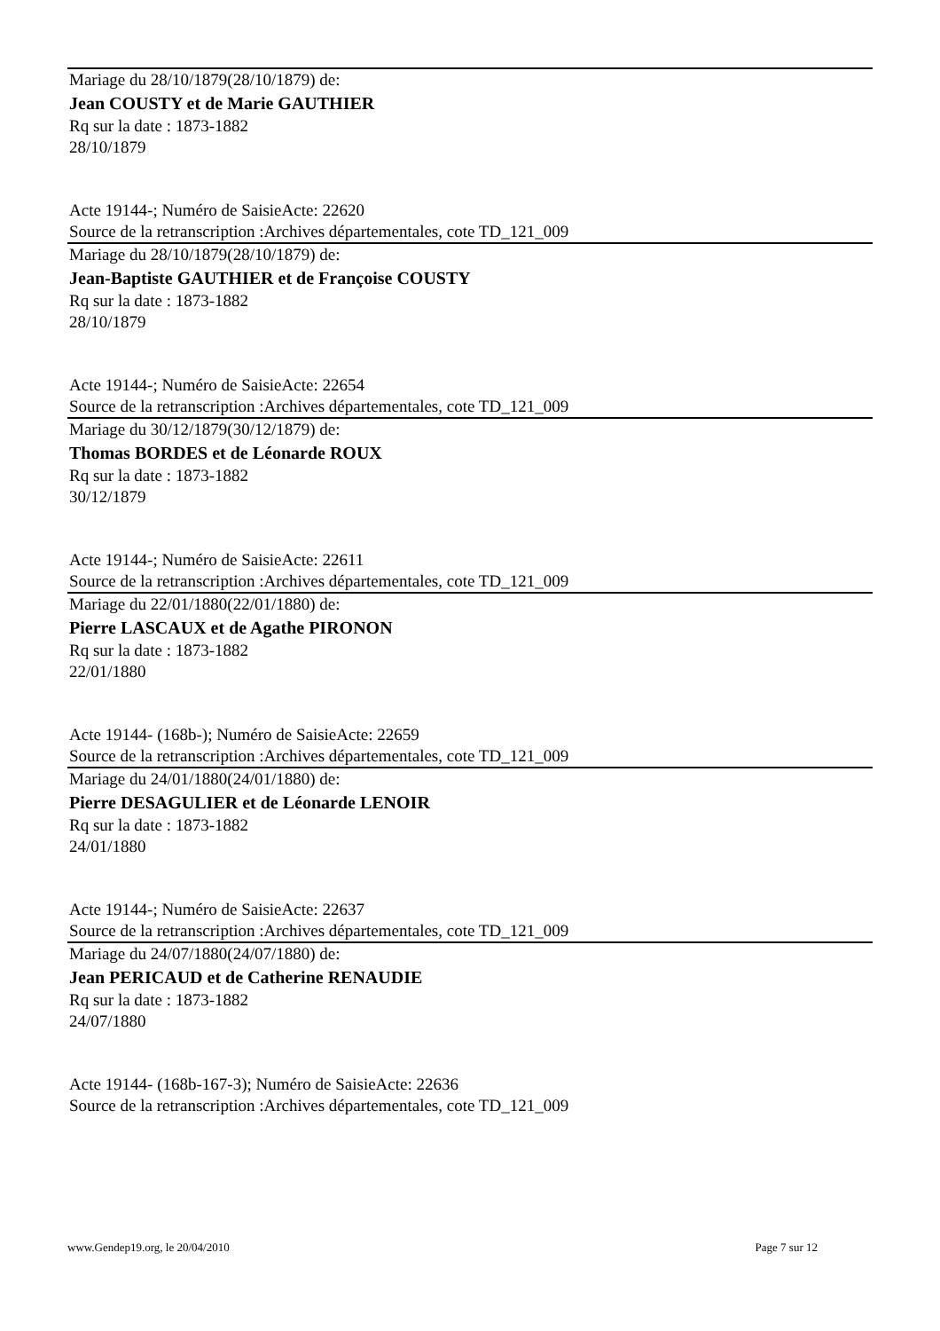Mariage du 28/10/1879(28/10/1879) de:
Jean COUSTY et de Marie GAUTHIER
Rq sur la date : 1873-1882
28/10/1879
Acte 19144-; Numéro de SaisieActe: 22620
Source de la retranscription :Archives départementales, cote TD_121_009
Mariage du 28/10/1879(28/10/1879) de:
Jean-Baptiste GAUTHIER et de Françoise COUSTY
Rq sur la date : 1873-1882
28/10/1879
Acte 19144-; Numéro de SaisieActe: 22654
Source de la retranscription :Archives départementales, cote TD_121_009
Mariage du 30/12/1879(30/12/1879) de:
Thomas BORDES et de Léonarde ROUX
Rq sur la date : 1873-1882
30/12/1879
Acte 19144-; Numéro de SaisieActe: 22611
Source de la retranscription :Archives départementales, cote TD_121_009
Mariage du 22/01/1880(22/01/1880) de:
Pierre LASCAUX et de Agathe PIRONON
Rq sur la date : 1873-1882
22/01/1880
Acte 19144- (168b-); Numéro de SaisieActe: 22659
Source de la retranscription :Archives départementales, cote TD_121_009
Mariage du 24/01/1880(24/01/1880) de:
Pierre DESAGULIER et de Léonarde LENOIR
Rq sur la date : 1873-1882
24/01/1880
Acte 19144-; Numéro de SaisieActe: 22637
Source de la retranscription :Archives départementales, cote TD_121_009
Mariage du 24/07/1880(24/07/1880) de:
Jean PERICAUD et de Catherine RENAUDIE
Rq sur la date : 1873-1882
24/07/1880
Acte 19144- (168b-167-3); Numéro de SaisieActe: 22636
Source de la retranscription :Archives départementales, cote TD_121_009
www.Gendep19.org, le 20/04/2010 Page 7 sur 12